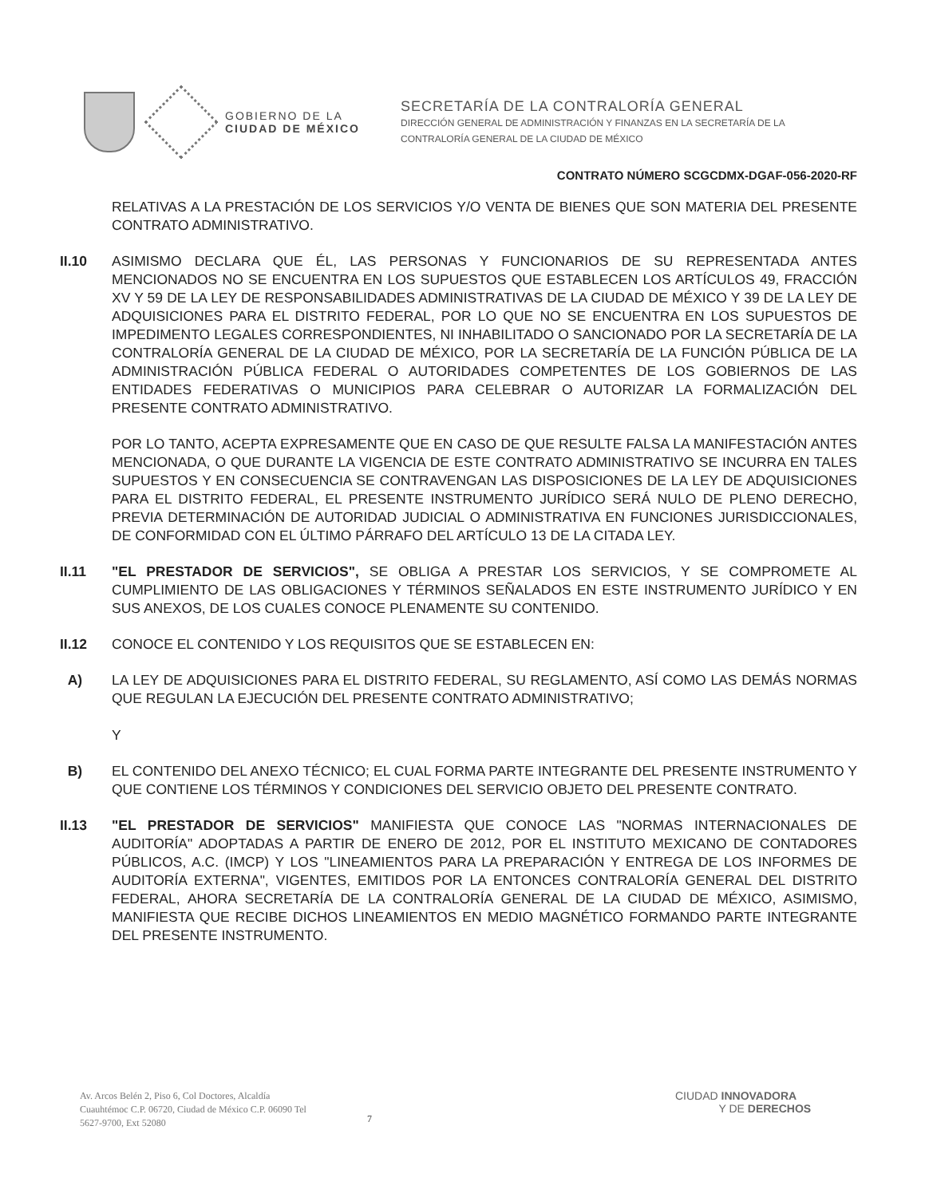GOBIERNO DE LA
CIUDAD DE MÉXICO
SECRETARÍA DE LA CONTRALORÍA GENERAL
DIRECCIÓN GENERAL DE ADMINISTRACIÓN Y FINANZAS EN LA SECRETARÍA DE LA
CONTRALORÍA GENERAL DE LA CIUDAD DE MÉXICO
CONTRATO NÚMERO SCGCDMX-DGAF-056-2020-RF
RELATIVAS A LA PRESTACIÓN DE LOS SERVICIOS Y/O VENTA DE BIENES QUE SON MATERIA DEL PRESENTE CONTRATO ADMINISTRATIVO.
II.10 ASIMISMO DECLARA QUE ÉL, LAS PERSONAS Y FUNCIONARIOS DE SU REPRESENTADA ANTES MENCIONADOS NO SE ENCUENTRA EN LOS SUPUESTOS QUE ESTABLECEN LOS ARTÍCULOS 49, FRACCIÓN XV Y 59 DE LA LEY DE RESPONSABILIDADES ADMINISTRATIVAS DE LA CIUDAD DE MÉXICO Y 39 DE LA LEY DE ADQUISICIONES PARA EL DISTRITO FEDERAL, POR LO QUE NO SE ENCUENTRA EN LOS SUPUESTOS DE IMPEDIMENTO LEGALES CORRESPONDIENTES, NI INHABILITADO O SANCIONADO POR LA SECRETARÍA DE LA CONTRALORÍA GENERAL DE LA CIUDAD DE MÉXICO, POR LA SECRETARÍA DE LA FUNCIÓN PÚBLICA DE LA ADMINISTRACIÓN PÚBLICA FEDERAL O AUTORIDADES COMPETENTES DE LOS GOBIERNOS DE LAS ENTIDADES FEDERATIVAS O MUNICIPIOS PARA CELEBRAR O AUTORIZAR LA FORMALIZACIÓN DEL PRESENTE CONTRATO ADMINISTRATIVO.
POR LO TANTO, ACEPTA EXPRESAMENTE QUE EN CASO DE QUE RESULTE FALSA LA MANIFESTACIÓN ANTES MENCIONADA, O QUE DURANTE LA VIGENCIA DE ESTE CONTRATO ADMINISTRATIVO SE INCURRA EN TALES SUPUESTOS Y EN CONSECUENCIA SE CONTRAVENGAN LAS DISPOSICIONES DE LA LEY DE ADQUISICIONES PARA EL DISTRITO FEDERAL, EL PRESENTE INSTRUMENTO JURÍDICO SERÁ NULO DE PLENO DERECHO, PREVIA DETERMINACIÓN DE AUTORIDAD JUDICIAL O ADMINISTRATIVA EN FUNCIONES JURISDICCIONALES, DE CONFORMIDAD CON EL ÚLTIMO PÁRRAFO DEL ARTÍCULO 13 DE LA CITADA LEY.
II.11 "EL PRESTADOR DE SERVICIOS", SE OBLIGA A PRESTAR LOS SERVICIOS, Y SE COMPROMETE AL CUMPLIMIENTO DE LAS OBLIGACIONES Y TÉRMINOS SEÑALADOS EN ESTE INSTRUMENTO JURÍDICO Y EN SUS ANEXOS, DE LOS CUALES CONOCE PLENAMENTE SU CONTENIDO.
II.12 CONOCE EL CONTENIDO Y LOS REQUISITOS QUE SE ESTABLECEN EN:
A) LA LEY DE ADQUISICIONES PARA EL DISTRITO FEDERAL, SU REGLAMENTO, ASÍ COMO LAS DEMÁS NORMAS QUE REGULAN LA EJECUCIÓN DEL PRESENTE CONTRATO ADMINISTRATIVO;
Y
B) EL CONTENIDO DEL ANEXO TÉCNICO; EL CUAL FORMA PARTE INTEGRANTE DEL PRESENTE INSTRUMENTO Y QUE CONTIENE LOS TÉRMINOS Y CONDICIONES DEL SERVICIO OBJETO DEL PRESENTE CONTRATO.
II.13 "EL PRESTADOR DE SERVICIOS" MANIFIESTA QUE CONOCE LAS "NORMAS INTERNACIONALES DE AUDITORÍA" ADOPTADAS A PARTIR DE ENERO DE 2012, POR EL INSTITUTO MEXICANO DE CONTADORES PÚBLICOS, A.C. (IMCP) Y LOS "LINEAMIENTOS PARA LA PREPARACIÓN Y ENTREGA DE LOS INFORMES DE AUDITORÍA EXTERNA", VIGENTES, EMITIDOS POR LA ENTONCES CONTRALORÍA GENERAL DEL DISTRITO FEDERAL, AHORA SECRETARÍA DE LA CONTRALORÍA GENERAL DE LA CIUDAD DE MÉXICO, ASIMISMO, MANIFIESTA QUE RECIBE DICHOS LINEAMIENTOS EN MEDIO MAGNÉTICO FORMANDO PARTE INTEGRANTE DEL PRESENTE INSTRUMENTO.
Av. Arcos Belén 2, Piso 6, Col Doctores, Alcaldía Cuauhtémoc C.P. 06720, Ciudad de México C.P. 06090 Tel 5627-9700, Ext 52080
7
CIUDAD INNOVADORA
Y DE DERECHOS